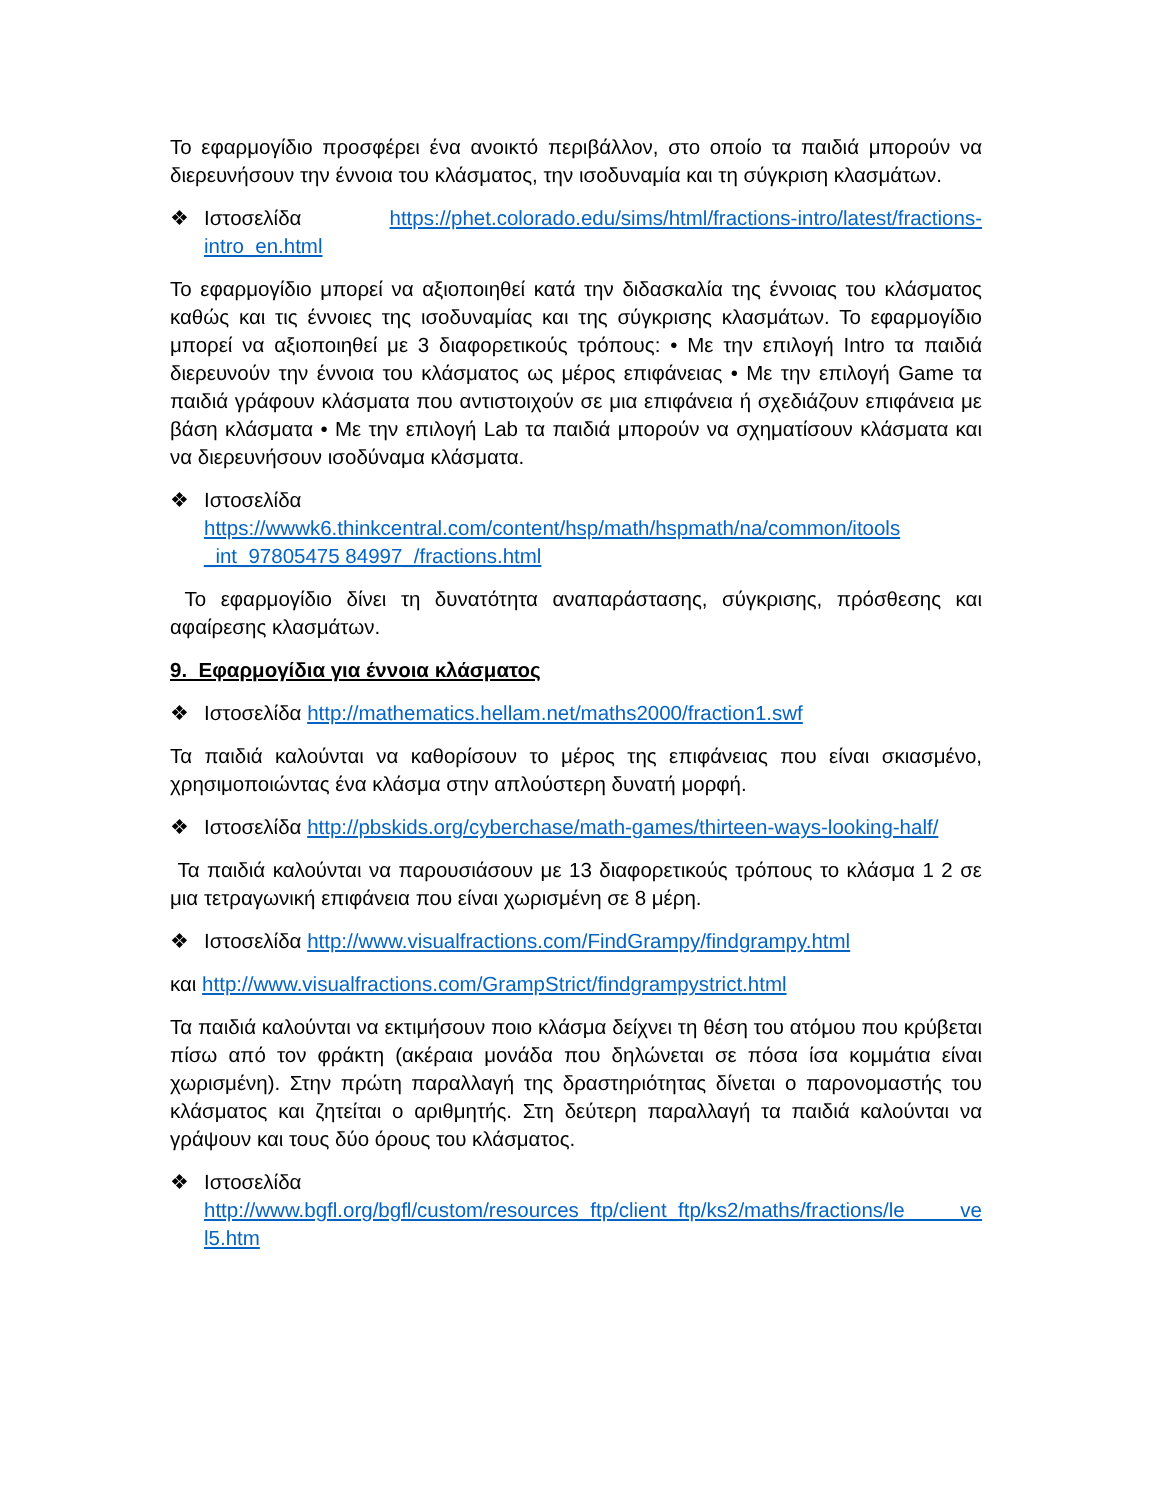Το εφαρμογίδιο προσφέρει ένα ανοικτό περιβάλλον, στο οποίο τα παιδιά μπορούν να διερευνήσουν την έννοια του κλάσματος, την ισοδυναμία και τη σύγκριση κλασμάτων.
❖ Ιστοσελίδα https://phet.colorado.edu/sims/html/fractions-intro/latest/fractions-intro_en.html
Το εφαρμογίδιο μπορεί να αξιοποιηθεί κατά την διδασκαλία της έννοιας του κλάσματος καθώς και τις έννοιες της ισοδυναμίας και της σύγκρισης κλασμάτων. Το εφαρμογίδιο μπορεί να αξιοποιηθεί με 3 διαφορετικούς τρόπους: • Με την επιλογή Intro τα παιδιά διερευνούν την έννοια του κλάσματος ως μέρος επιφάνειας • Με την επιλογή Game τα παιδιά γράφουν κλάσματα που αντιστοιχούν σε μια επιφάνεια ή σχεδιάζουν επιφάνεια με βάση κλάσματα • Με την επιλογή Lab τα παιδιά μπορούν να σχηματίσουν κλάσματα και να διερευνήσουν ισοδύναμα κλάσματα.
❖ Ιστοσελίδα
https://wwwk6.thinkcentral.com/content/hsp/math/hspmath/na/common/itools _int_97805475 84997_/fractions.html
Το εφαρμογίδιο δίνει τη δυνατότητα αναπαράστασης, σύγκρισης, πρόσθεσης και αφαίρεσης κλασμάτων.
9. Εφαρμογίδια για έννοια κλάσματος
❖ Ιστοσελίδα http://mathematics.hellam.net/maths2000/fraction1.swf
Τα παιδιά καλούνται να καθορίσουν το μέρος της επιφάνειας που είναι σκιασμένο, χρησιμοποιώντας ένα κλάσμα στην απλούστερη δυνατή μορφή.
❖ Ιστοσελίδα http://pbskids.org/cyberchase/math-games/thirteen-ways-looking-half/
Τα παιδιά καλούνται να παρουσιάσουν με 13 διαφορετικούς τρόπους το κλάσμα 1 2 σε μια τετραγωνική επιφάνεια που είναι χωρισμένη σε 8 μέρη.
❖ Ιστοσελίδα http://www.visualfractions.com/FindGrampy/findgrampy.html
και http://www.visualfractions.com/GrampStrict/findgrampystrict.html
Τα παιδιά καλούνται να εκτιμήσουν ποιο κλάσμα δείχνει τη θέση του ατόμου που κρύβεται πίσω από τον φράκτη (ακέραια μονάδα που δηλώνεται σε πόσα ίσα κομμάτια είναι χωρισμένη). Στην πρώτη παραλλαγή της δραστηριότητας δίνεται ο παρονομαστής του κλάσματος και ζητείται ο αριθμητής. Στη δεύτερη παραλλαγή τα παιδιά καλούνται να γράψουν και τους δύο όρους του κλάσματος.
❖ Ιστοσελίδα
http://www.bgfl.org/bgfl/custom/resources_ftp/client_ftp/ks2/maths/fractions/le ve l5.htm